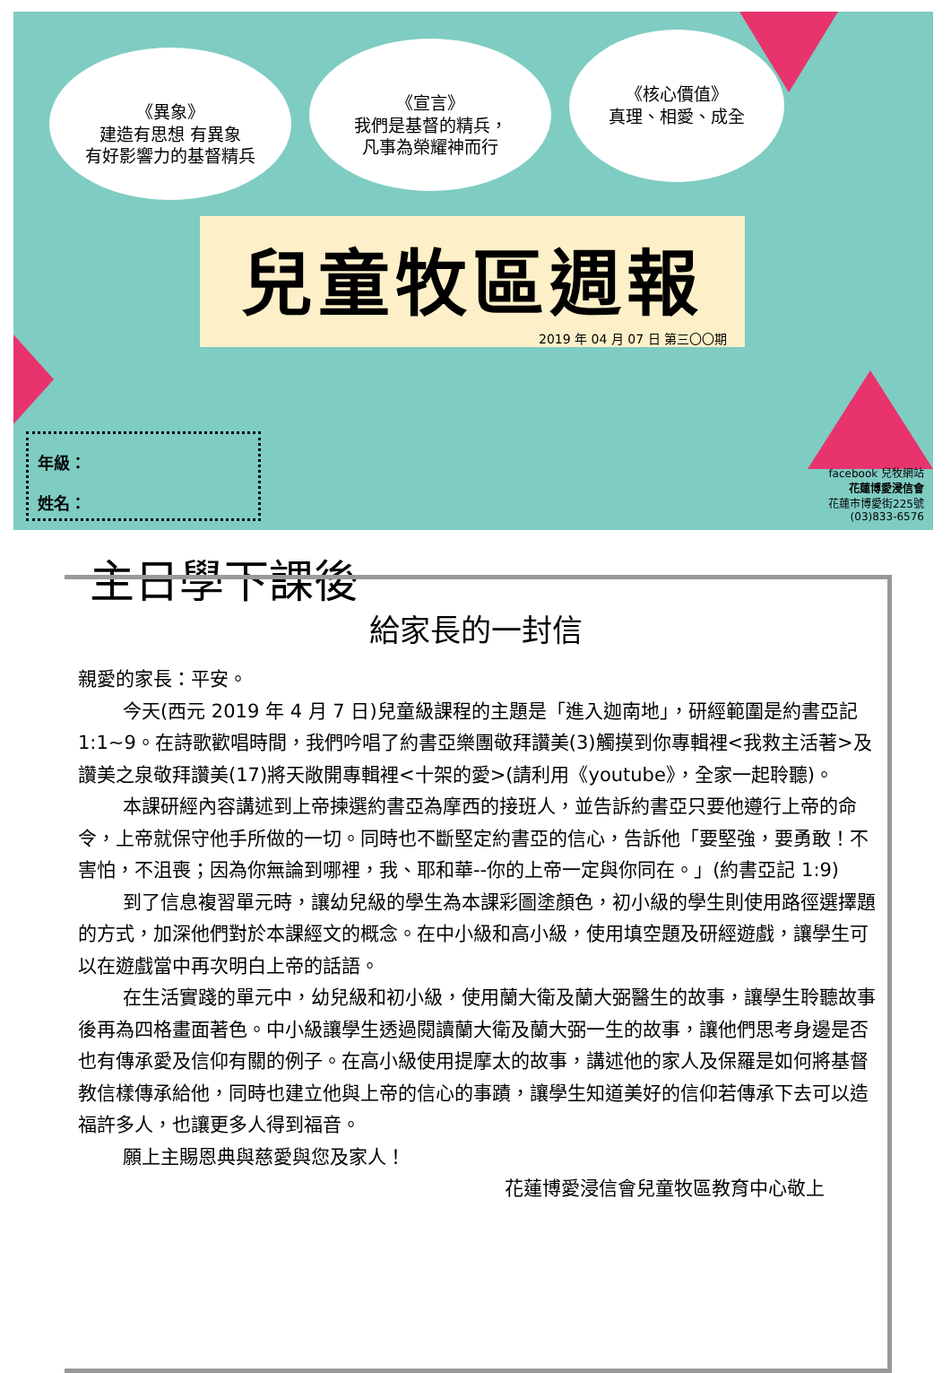《異象》
建造有思想 有異象
有好影響力的基督精兵
《宣言》
我們是基督的精兵，
凡事為榮耀神而行
《核心價值》
真理、相愛、成全
兒童牧區週報
2019 年 04 月 07 日 第三〇〇期
年級：
姓名：
facebook 兒牧網站
花蓮博愛浸信會
花蓮市博愛街225號
(03)833-6576
主日學下課後
給家長的一封信
親愛的家長：平安。
今天(西元 2019 年 4 月 7 日)兒童級課程的主題是「進入迦南地」，研經範圍是約書亞記 1:1~9。在詩歌歡唱時間，我們吟唱了約書亞樂團敬拜讚美(3)觸摸到你專輯裡<我救主活著>及讚美之泉敬拜讚美(17)將天敞開專輯裡<十架的愛>(請利用《youtube》，全家一起聆聽)。
本課研經內容講述到上帝揀選約書亞為摩西的接班人，並告訴約書亞只要他遵行上帝的命令，上帝就保守他手所做的一切。同時也不斷堅定約書亞的信心，告訴他「要堅強，要勇敢！不害怕，不沮喪；因為你無論到哪裡，我、耶和華--你的上帝一定與你同在。」(約書亞記 1:9)
到了信息複習單元時，讓幼兒級的學生為本課彩圖塗顏色，初小級的學生則使用路徑選擇題的方式，加深他們對於本課經文的概念。在中小級和高小級，使用填空題及研經遊戲，讓學生可以在遊戲當中再次明白上帝的話語。
在生活實踐的單元中，幼兒級和初小級，使用蘭大衛及蘭大弼醫生的故事，讓學生聆聽故事後再為四格畫面著色。中小級讓學生透過閱讀蘭大衛及蘭大弼一生的故事，讓他們思考身邊是否也有傳承愛及信仰有關的例子。在高小級使用提摩太的故事，講述他的家人及保羅是如何將基督教信樣傳承給他，同時也建立他與上帝的信心的事蹟，讓學生知道美好的信仰若傳承下去可以造福許多人，也讓更多人得到福音。
願上主賜恩典與慈愛與您及家人！
花蓮博愛浸信會兒童牧區教育中心敬上